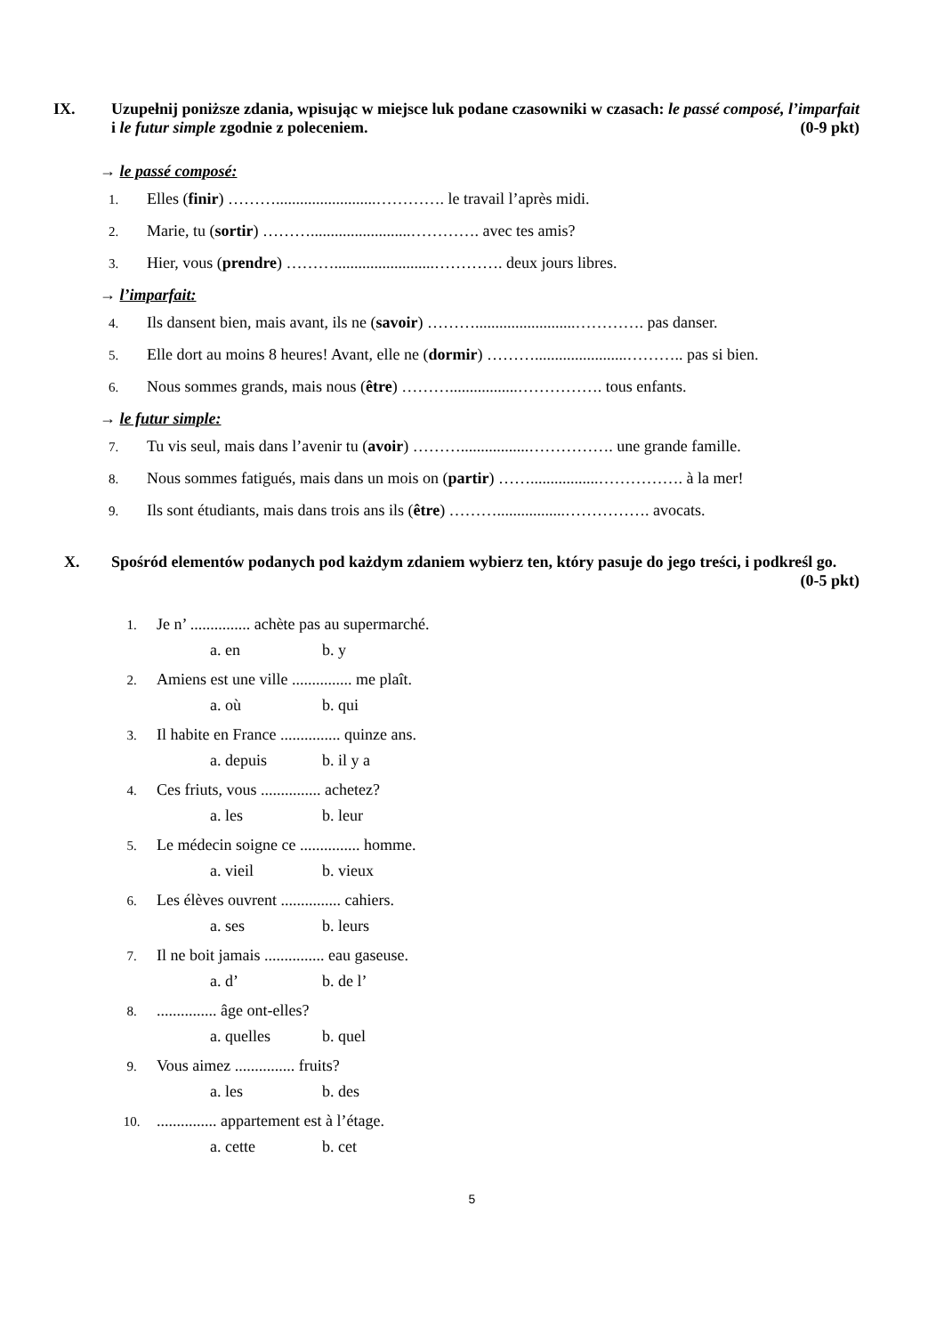IX. Uzupełnij poniższe zdania, wpisując w miejsce luk podane czasowniki w czasach: le passé composé, l’imparfait i le futur simple zgodnie z poleceniem. (0-9 pkt)
→ le passé composé:
1.
Elles (finir) ……….........................…………. le travail l’après midi.
2.
Marie, tu (sortir) ……….........................…………. avec tes amis?
3.
Hier, vous (prendre) ……….........................…………. deux jours libres.
→ l’imparfait:
4.
Ils dansent bien, mais avant, ils ne (savoir) ……….........................…………. pas danser.
5.
Elle dort au moins 8 heures! Avant, elle ne (dormir) ……….......................……….. pas si bien.
6.
Nous sommes grands, mais nous (être) ……….................……………. tous enfants.
→ le futur simple:
7.
Tu vis seul, mais dans l’avenir tu (avoir) ……….................……………. une grande famille.
8.
Nous sommes fatigués, mais dans un mois on (partir) …….................……………. à la mer!
9.
Ils sont étudiants, mais dans trois ans ils (être) ……….................……………. avocats.
X. Spośród elementów podanych pod każdym zdaniem wybierz ten, który pasuje do jego treści, i podkreśl go. (0-5 pkt)
1.
Je n’ ............... achète pas au supermarché.
a. en b. y
2.
Amiens est une ville ............... me plaît.
a. où b. qui
3.
Il habite en France ............... quinze ans.
a. depuis b. il y a
4.
Ces friuts, vous ............... achetez?
a. les b. leur
5.
Le médecin soigne ce ............... homme.
a. vieil b. vieux
6.
Les élèves ouvrent ............... cahiers.
a. ses b. leurs
7.
Il ne boit jamais ............... eau gaseuse.
a. d’ b. de l’
8.
............... âge ont-elles?
a. quelles b. quel
9.
Vous aimez ............... fruits?
a. les b. des
10.
............... appartement est à l’étage.
a. cette b. cet
5